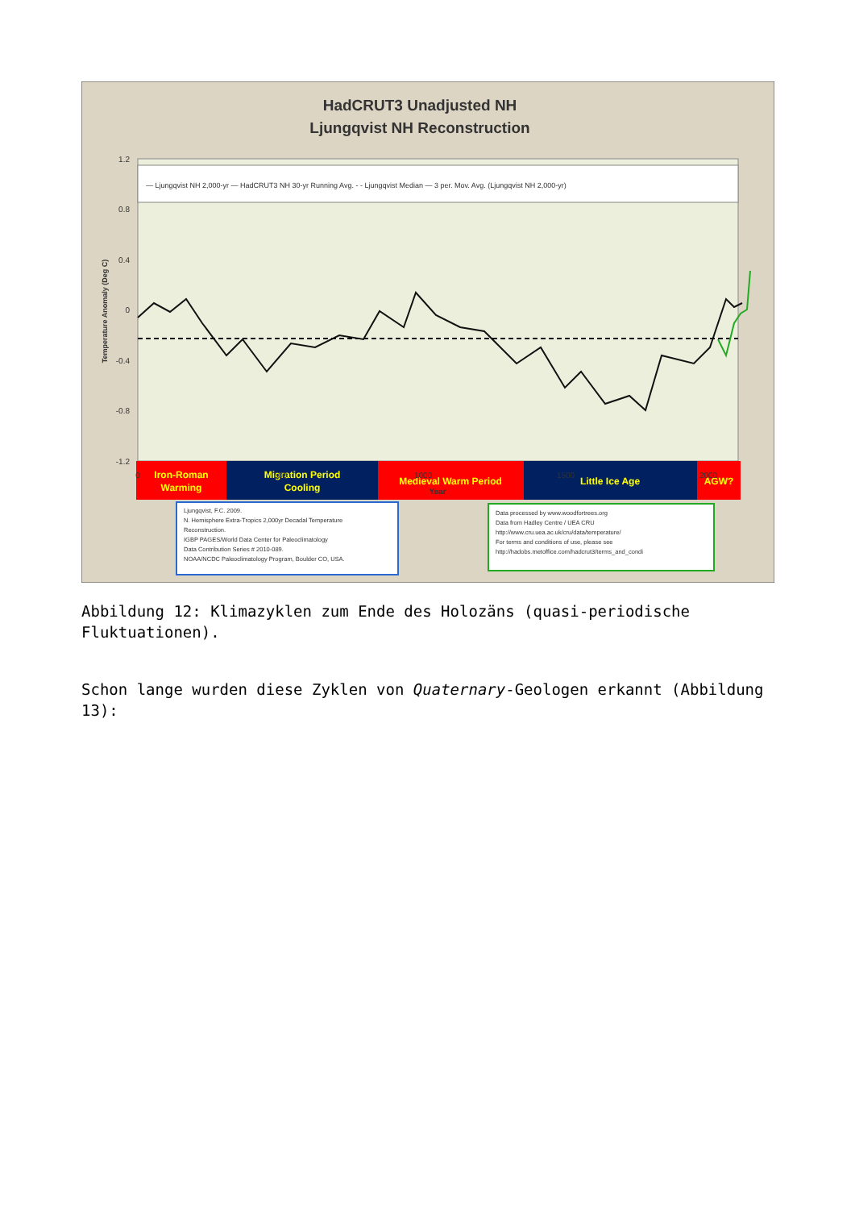HadCRUT3 Unadjusted NH
Ljungqvist NH Reconstruction
— Ljungqvist NH 2,000-yr — HadCRUT3 NH 30-yr Running Avg. - - Ljungqvist Median — 3 per. Mov. Avg. (Ljungqvist NH 2,000-yr)
Iron-Roman
Warming
Migration Period
Cooling
Medieval Warm Period
Little Ice Age
AGW?
1.2
0.8
0.4
0
-0.4
-0.8
-1.2
0
500
1000
1500
2000
Year
Temperature Anomaly (Deg C)
Ljungqvist, F.C. 2009.
N. Hemisphere Extra-Tropics 2,000yr Decadal Temperature
Reconstruction.
IGBP PAGES/World Data Center for Paleoclimatology
Data Contribution Series # 2010-089.
NOAA/NCDC Paleoclimatology Program, Boulder CO, USA.
Data processed by www.woodfortrees.org
Data from Hadley Centre / UEA CRU
http://www.cru.uea.ac.uk/cru/data/temperature/
For terms and conditions of use, please see
http://hadobs.metoffice.com/hadcrut3/terms_and_condi
Abbildung 12: Klimazyklen zum Ende des Holozäns (quasi-periodische Fluktuationen).
Schon lange wurden diese Zyklen von Quaternary-Geologen erkannt (Abbildung 13):